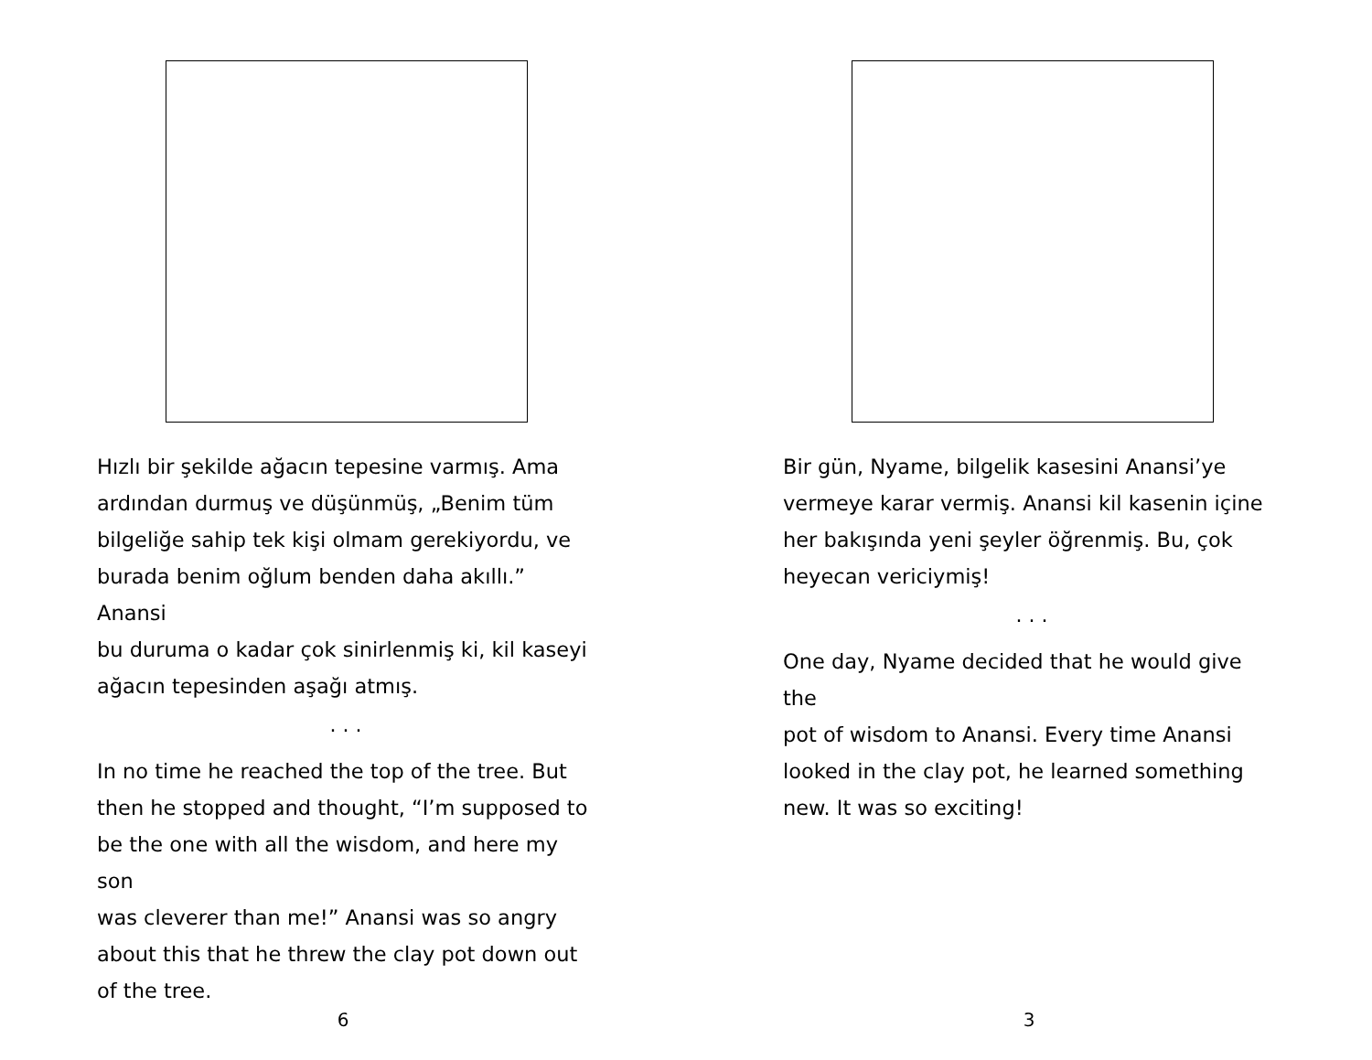Hızlı bir şekilde ağacın tepesine varmış. Ama
ardından durmuş ve düşünmüş, „Benim tüm
bilgeliğe sahip tek kişi olmam gerekiyordu, ve
burada benim oğlum benden daha akıllı.” Anansi
bu durumа o kadar çok sinirlenmiş ki, kil kaseyi
ağacın tepesinden aşağı atmış.
. . .
In no time he reached the top of the tree. But
then he stopped and thought, “I’m supposed to
be the one with all the wisdom, and here my son
was cleverer than me!” Anansi was so angry
about this that he threw the clay pot down out
of the tree.
6
Bir gün, Nyame, bilgelik kasesini Anansi’ye
vermeye karar vermiş. Anansi kil kasenin içine
her bakışında yeni şeyler öğrenmiş. Bu, çok
heyecan vericiymiş!
. . .
One day, Nyame decided that he would give the
pot of wisdom to Anansi. Every time Anansi
looked in the clay pot, he learned something
new. It was so exciting!
3